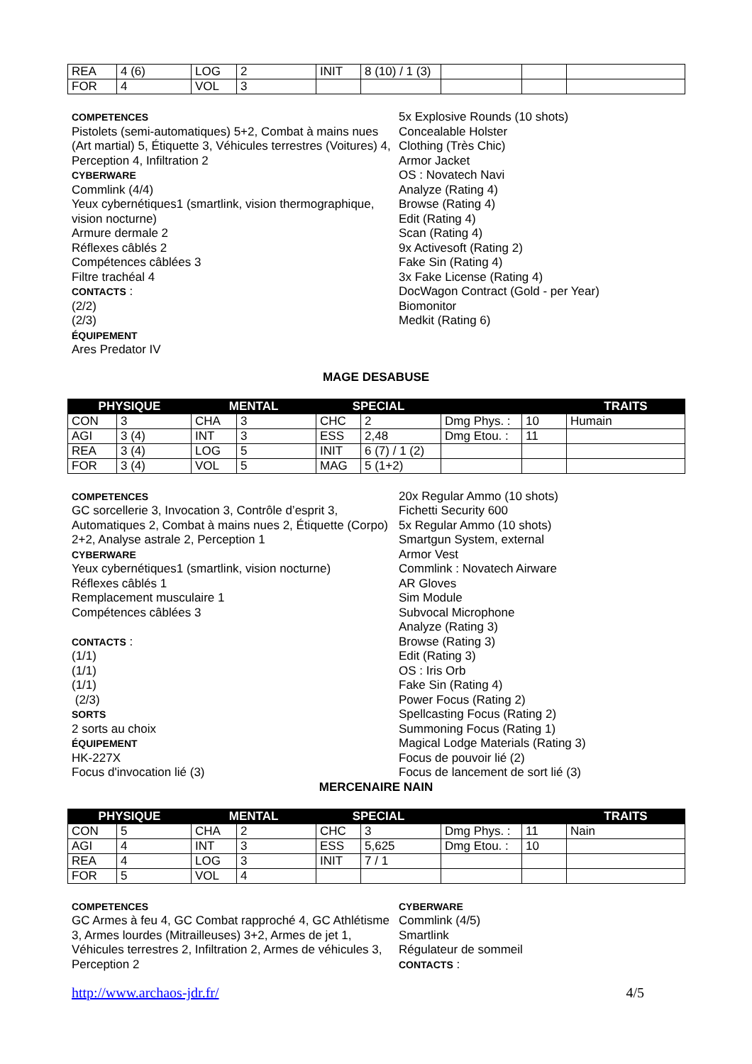| REA | 4 (6) | LOG | 2 | INIT | 8 (10) / 1 (3) | | | |
| FOR | 4 | VOL | 3 | | | | | |
COMPETENCES
Pistolets (semi-automatiques) 5+2, Combat à mains nues (Art martial) 5, Étiquette 3, Véhicules terrestres (Voitures) 4, Perception 4, Infiltration 2
CYBERWARE
Commlink (4/4)
Yeux cybernétiques1 (smartlink, vision thermographique, vision nocturne)
Armure dermale 2
Réflexes câblés 2
Compétences câblées 3
Filtre trachéal 4
CONTACTS :
(2/2)
(2/3)
ÉQUIPEMENT
Ares Predator IV
5x Explosive Rounds (10 shots)
Concealable Holster
Clothing (Très Chic)
Armor Jacket
OS : Novatech Navi
Analyze (Rating 4)
Browse (Rating 4)
Edit (Rating 4)
Scan (Rating 4)
9x Activesoft (Rating 2)
Fake Sin (Rating 4)
3x Fake License (Rating 4)
DocWagon Contract (Gold - per Year)
Biomonitor
Medkit (Rating 6)
MAGE DESABUSE
| PHYSIQUE | | MENTAL | | SPECIAL | | | | TRAITS |
| --- | --- | --- | --- | --- | --- | --- | --- | --- |
| CON | 3 | CHA | 3 | CHC | 2 | Dmg Phys. : | 10 | Humain |
| AGI | 3 (4) | INT | 3 | ESS | 2,48 | Dmg Etou. : | 11 | |
| REA | 3 (4) | LOG | 5 | INIT | 6 (7) / 1 (2) | | | |
| FOR | 3 (4) | VOL | 5 | MAG | 5 (1+2) | | | |
COMPETENCES
GC sorcellerie 3, Invocation 3, Contrôle d’esprit 3, Automatiques 2, Combat à mains nues 2, Étiquette (Corpo) 2+2, Analyse astrale 2, Perception 1
CYBERWARE
Yeux cybernétiques1 (smartlink, vision nocturne)
Réflexes câblés 1
Remplacement musculaire 1
Compétences câblées 3
CONTACTS :
(1/1)
(1/1)
(1/1)
(2/3)
SORTS
2 sorts au choix
ÉQUIPEMENT
HK-227X
Focus d'invocation lié (3)
20x Regular Ammo (10 shots)
Fichetti Security 600
5x Regular Ammo (10 shots)
Smartgun System, external
Armor Vest
Commlink : Novatech Airware
AR Gloves
Sim Module
Subvocal Microphone
Analyze (Rating 3)
Browse (Rating 3)
Edit (Rating 3)
OS : Iris Orb
Fake Sin (Rating 4)
Power Focus (Rating 2)
Spellcasting Focus (Rating 2)
Summoning Focus (Rating 1)
Magical Lodge Materials (Rating 3)
Focus de pouvoir lié (2)
Focus de lancement de sort lié (3)
MERCENAIRE NAIN
| PHYSIQUE | | MENTAL | | SPECIAL | | | | TRAITS |
| --- | --- | --- | --- | --- | --- | --- | --- | --- |
| CON | 5 | CHA | 2 | CHC | 3 | Dmg Phys. : | 11 | Nain |
| AGI | 4 | INT | 3 | ESS | 5,625 | Dmg Etou. : | 10 | |
| REA | 4 | LOG | 3 | INIT | 7 / 1 | | | |
| FOR | 5 | VOL | 4 | | | | | |
COMPETENCES
GC Armes à feu 4, GC Combat rapproché 4, GC Athlétisme 3, Armes lourdes (Mitrailleuses) 3+2, Armes de jet 1, Véhicules terrestres 2, Infiltration 2, Armes de véhicules 3, Perception 2
CYBERWARE
Commlink (4/5)
Smartlink
Régulateur de sommeil
CONTACTS :
http://www.archaos-jdr.fr/ 4/5